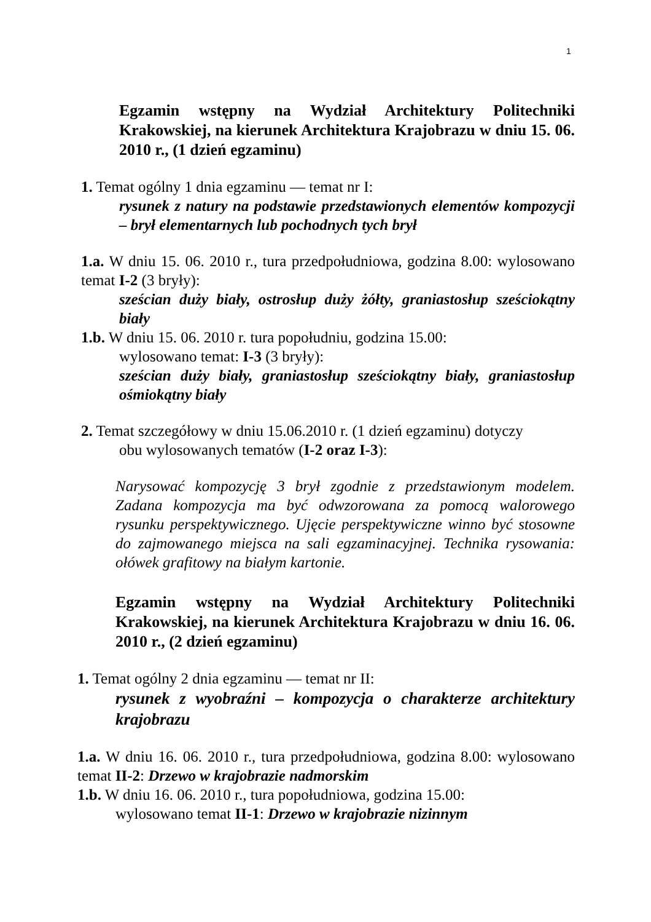1
Egzamin wstępny na Wydział Architektury Politechniki Krakowskiej, na kierunek Architektura Krajobrazu w dniu 15. 06. 2010 r., (1 dzień egzaminu)
1. Temat ogólny 1 dnia egzaminu — temat nr I:
rysunek z natury na podstawie przedstawionych elementów kompozycji – brył elementarnych lub pochodnych tych brył
1.a. W dniu 15. 06. 2010 r., tura przedpołudniowa, godzina 8.00: wylosowano temat I-2 (3 bryły):
sześcian duży biały, ostrosłup duży żółty, graniastosłup sześciokątny biały
1.b. W dniu 15. 06. 2010 r. tura popołudniu, godzina 15.00:
wylosowano temat: I-3 (3 bryły):
sześcian duży biały, graniastosłup sześciokątny biały, graniastosłup ośmiokątny biały
2. Temat szczegółowy w dniu 15.06.2010 r. (1 dzień egzaminu) dotyczy
obu wylosowanych tematów (I-2 oraz I-3):
Narysować kompozycję 3 brył zgodnie z przedstawionym modelem. Zadana kompozycja ma być odwzorowana za pomocą walorowego rysunku perspektywicznego. Ujęcie perspektywiczne winno być stosowne do zajmowanego miejsca na sali egzaminacyjnej. Technika rysowania: ołówek grafitowy na białym kartonie.
Egzamin wstępny na Wydział Architektury Politechniki Krakowskiej, na kierunek Architektura Krajobrazu w dniu 16. 06. 2010 r., (2 dzień egzaminu)
1. Temat ogólny 2 dnia egzaminu — temat nr II:
rysunek z wyobraźni – kompozycja o charakterze architektury krajobrazu
1.a. W dniu 16. 06. 2010 r., tura przedpołudniowa, godzina 8.00: wylosowano temat II-2: Drzewo w krajobrazie nadmorskim
1.b. W dniu 16. 06. 2010 r., tura popołudniowa, godzina 15.00:
wylosowano temat II-1: Drzewo w krajobrazie nizinnym